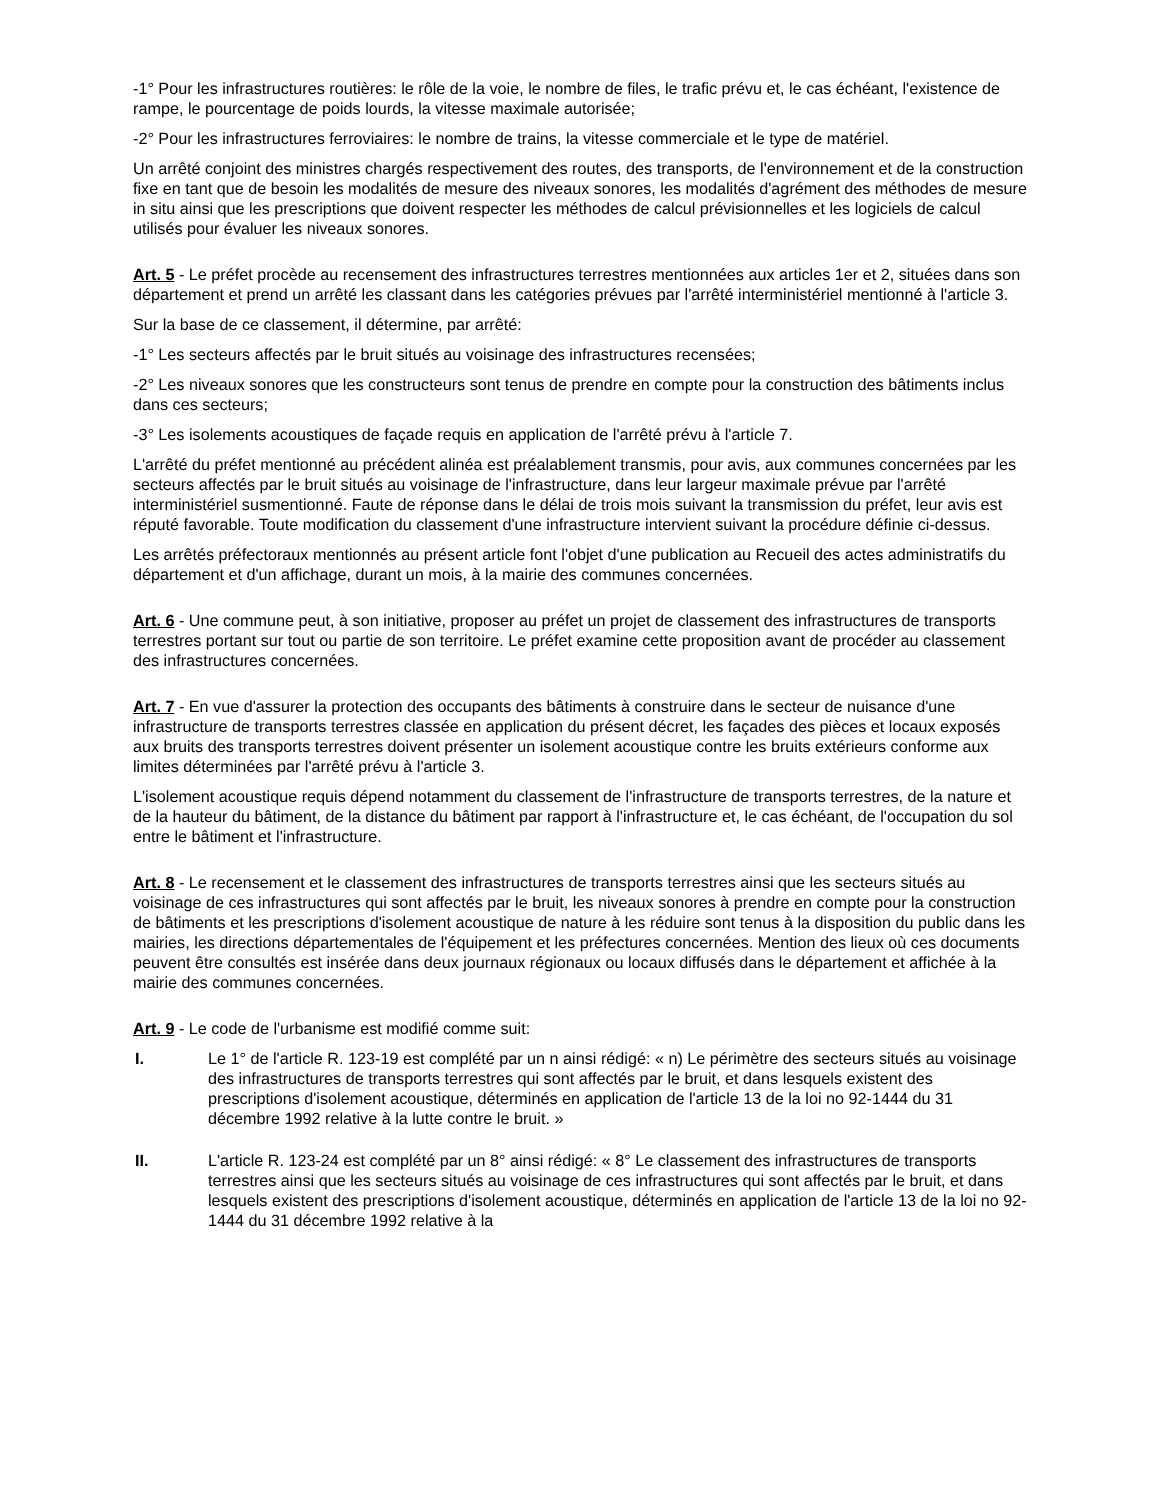-1° Pour les infrastructures routières: le rôle de la voie, le nombre de files, le trafic prévu et, le cas échéant, l'existence de rampe, le pourcentage de poids lourds, la vitesse maximale autorisée;
-2° Pour les infrastructures ferroviaires: le nombre de trains, la vitesse commerciale et le type de matériel.
Un arrêté conjoint des ministres chargés respectivement des routes, des transports, de l'environnement et de la construction fixe en tant que de besoin les modalités de mesure des niveaux sonores, les modalités d'agrément des méthodes de mesure in situ ainsi que les prescriptions que doivent respecter les méthodes de calcul prévisionnelles et les logiciels de calcul utilisés pour évaluer les niveaux sonores.
Art. 5 - Le préfet procède au recensement des infrastructures terrestres mentionnées aux articles 1er et 2, situées dans son département et prend un arrêté les classant dans les catégories prévues par l'arrêté interministériel mentionné à l'article 3.
Sur la base de ce classement, il détermine, par arrêté:
-1° Les secteurs affectés par le bruit situés au voisinage des infrastructures recensées;
-2° Les niveaux sonores que les constructeurs sont tenus de prendre en compte pour la construction des bâtiments inclus dans ces secteurs;
-3° Les isolements acoustiques de façade requis en application de l'arrêté prévu à l'article 7.
L'arrêté du préfet mentionné au précédent alinéa est préalablement transmis, pour avis, aux communes concernées par les secteurs affectés par le bruit situés au voisinage de l'infrastructure, dans leur largeur maximale prévue par l'arrêté interministériel susmentionné. Faute de réponse dans le délai de trois mois suivant la transmission du préfet, leur avis est réputé favorable. Toute modification du classement d'une infrastructure intervient suivant la procédure définie ci-dessus.
Les arrêtés préfectoraux mentionnés au présent article font l'objet d'une publication au Recueil des actes administratifs du département et d'un affichage, durant un mois, à la mairie des communes concernées.
Art. 6 - Une commune peut, à son initiative, proposer au préfet un projet de classement des infrastructures de transports terrestres portant sur tout ou partie de son territoire. Le préfet examine cette proposition avant de procéder au classement des infrastructures concernées.
Art. 7 - En vue d'assurer la protection des occupants des bâtiments à construire dans le secteur de nuisance d'une infrastructure de transports terrestres classée en application du présent décret, les façades des pièces et locaux exposés aux bruits des transports terrestres doivent présenter un isolement acoustique contre les bruits extérieurs conforme aux limites déterminées par l'arrêté prévu à l'article 3.
L'isolement acoustique requis dépend notamment du classement de l'infrastructure de transports terrestres, de la nature et de la hauteur du bâtiment, de la distance du bâtiment par rapport à l'infrastructure et, le cas échéant, de l'occupation du sol entre le bâtiment et l'infrastructure.
Art. 8 - Le recensement et le classement des infrastructures de transports terrestres ainsi que les secteurs situés au voisinage de ces infrastructures qui sont affectés par le bruit, les niveaux sonores à prendre en compte pour la construction de bâtiments et les prescriptions d'isolement acoustique de nature à les réduire sont tenus à la disposition du public dans les mairies, les directions départementales de l'équipement et les préfectures concernées. Mention des lieux où ces documents peuvent être consultés est insérée dans deux journaux régionaux ou locaux diffusés dans le département et affichée à la mairie des communes concernées.
Art. 9 - Le code de l'urbanisme est modifié comme suit:
I. Le 1° de l'article R. 123-19 est complété par un n ainsi rédigé: « n) Le périmètre des secteurs situés au voisinage des infrastructures de transports terrestres qui sont affectés par le bruit, et dans lesquels existent des prescriptions d'isolement acoustique, déterminés en application de l'article 13 de la loi no 92-1444 du 31 décembre 1992 relative à la lutte contre le bruit. »
II. L'article R. 123-24 est complété par un 8° ainsi rédigé: « 8° Le classement des infrastructures de transports terrestres ainsi que les secteurs situés au voisinage de ces infrastructures qui sont affectés par le bruit, et dans lesquels existent des prescriptions d'isolement acoustique, déterminés en application de l'article 13 de la loi no 92-1444 du 31 décembre 1992 relative à la